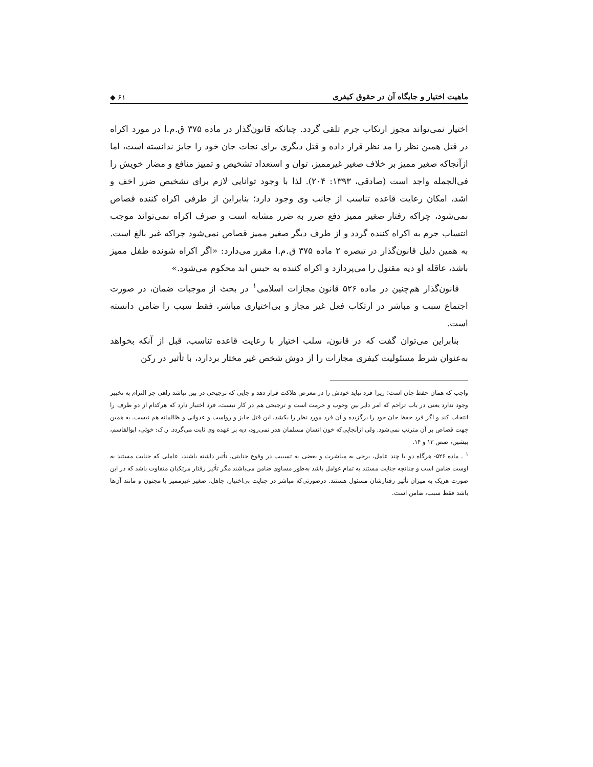ماهیت اختیار و جایگاه آن در حقوق کیفری ◆ ۶۱
اختیار نمی‌تواند مجوز ارتکاب جرم تلقی گردد. چنانکه قانون‌گذار در ماده ۳۷۵ ق.م.ا در مورد اکراه در قتل همین نظر را مد نظر قرار داده و قتل دیگری برای نجات جان خود را جایز ندانسته است، اما ازآنجاکه صغیر ممیز بر خلاف صغیر غیرممیز، توان و استعداد تشخیص و تمییز منافع و مضار خویش را فی‌الجمله واجد است (صادقی، ۱۳۹۳: ۲۰۴). لذا با وجود توانایی لازم برای تشخیص ضرر اخف و اشد، امکان رعایت قاعده تناسب از جانب وی وجود دارد؛ بنابراین از طرفی اکراه کننده قصاص نمی‌شود، چراکه رفتار صغیر ممیز دفع ضرر به ضرر مشابه است و صرف اکراه نمی‌تواند موجب انتساب جرم به اکراه کننده گردد و از طرف دیگر صغیر ممیز قصاص نمی‌شود چراکه غیر بالغ است. به همین دلیل قانون‌گذار در تبصره ۲ ماده ۳۷۵ ق.م.ا مقرر می‌دارد: «اگر اکراه شونده طفل ممیز باشد، عاقله او دیه مقتول را می‌پردازد و اکراه کننده به حبس ابد محکوم می‌شود.»
قانون‌گذار هم‌چنین در ماده ۵۲۶ قانون مجازات اسلامی<sup>۱</sup> در بحث از موجبات ضمان، در صورت اجتماع سبب و مباشر در ارتکاب فعل غیر مجاز و بی‌اختیاری مباشر، فقط سبب را ضامن دانسته است.
بنابراین می‌توان گفت که در قانون، سلب اختیار با رعایت قاعده تناسب، قبل از آنکه بخواهد به‌عنوان شرط مسئولیت کیفری مجازات را از دوش شخص غیر مختار بردارد، با تأثیر در رکن
واجب که همان حفظ جان است؛ زیرا فرد نباید خودش را در معرض هلاکت قرار دهد و جایی که ترجیحی در بین نباشد راهی جز التزام به تخییر وجود ندارد یعنی در باب تزاحم که امر دایر بین وجوب و حرمت است و ترجیحی هم در کار نیست، فرد اختیار دارد که هرکدام از دو طرف را انتخاب کند و اگر فرد حفظ جان خود را برگزیده و آن فرد مورد نظر را بکشد، این قتل جایز و رواست و عدوانی و ظالمانه هم نیست. به همین جهت قصاص بر آن مترتب نمی‌شود. ولی ازآنجایی‌که خون انسان مسلمان هدر نمی‌رود، دیه بر عهده وی ثابت می‌گردد. ر.ک: خوئی، ابوالقاسم، پیشین، صص ۱۳ و ۱۴.
<sup>۱</sup> . ماده ۵۲۶- هرگاه دو یا چند عامل، برخی به مباشرت و بعضی به تسبیب در وقوع جنایتی، تأثیر داشته باشند، عاملی که جنایت مستند به اوست ضامن است و چنانچه جنایت مستند به تمام عوامل باشد به‌طور مساوی ضامن می‌باشند مگر تأثیر رفتار مرتکبان متفاوت باشد که در این صورت هریک به میزان تأثیر رفتارشان مسئول هستند. درصورتی‌که مباشر در جنایت بی‌اختیار، جاهل، صغیر غیرممیز یا مجنون و مانند آن‌ها باشد فقط سبب، ضامن است.